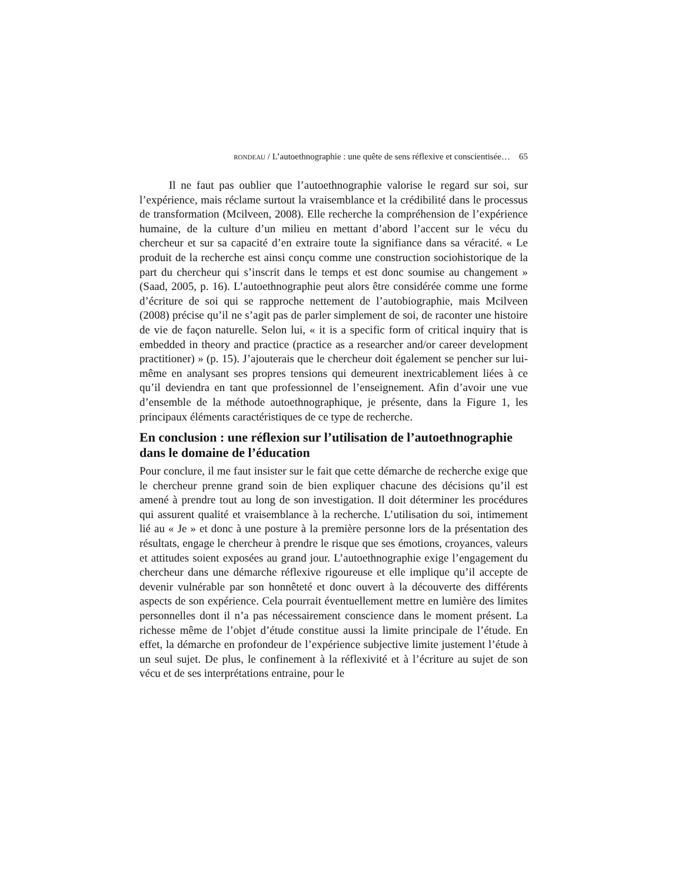RONDEAU / L’autoethnographie : une quête de sens réflexive et conscientisée… 65
Il ne faut pas oublier que l’autoethnographie valorise le regard sur soi, sur l’expérience, mais réclame surtout la vraisemblance et la crédibilité dans le processus de transformation (Mcilveen, 2008). Elle recherche la compréhension de l’expérience humaine, de la culture d’un milieu en mettant d’abord l’accent sur le vécu du chercheur et sur sa capacité d’en extraire toute la signifiance dans sa véracité. « Le produit de la recherche est ainsi conçu comme une construction sociohistorique de la part du chercheur qui s’inscrit dans le temps et est donc soumise au changement » (Saad, 2005, p. 16). L’autoethnographie peut alors être considérée comme une forme d’écriture de soi qui se rapproche nettement de l’autobiographie, mais Mcilveen (2008) précise qu’il ne s’agit pas de parler simplement de soi, de raconter une histoire de vie de façon naturelle. Selon lui, « it is a specific form of critical inquiry that is embedded in theory and practice (practice as a researcher and/or career development practitioner) » (p. 15). J’ajouterais que le chercheur doit également se pencher sur lui-même en analysant ses propres tensions qui demeurent inextricablement liées à ce qu’il deviendra en tant que professionnel de l’enseignement. Afin d’avoir une vue d’ensemble de la méthode autoethnographique, je présente, dans la Figure 1, les principaux éléments caractéristiques de ce type de recherche.
En conclusion : une réflexion sur l’utilisation de l’autoethnographie dans le domaine de l’éducation
Pour conclure, il me faut insister sur le fait que cette démarche de recherche exige que le chercheur prenne grand soin de bien expliquer chacune des décisions qu’il est amené à prendre tout au long de son investigation. Il doit déterminer les procédures qui assurent qualité et vraisemblance à la recherche. L’utilisation du soi, intimement lié au « Je » et donc à une posture à la première personne lors de la présentation des résultats, engage le chercheur à prendre le risque que ses émotions, croyances, valeurs et attitudes soient exposées au grand jour. L’autoethnographie exige l’engagement du chercheur dans une démarche réflexive rigoureuse et elle implique qu’il accepte de devenir vulnérable par son honnêteté et donc ouvert à la découverte des différents aspects de son expérience. Cela pourrait éventuellement mettre en lumière des limites personnelles dont il n’a pas nécessairement conscience dans le moment présent. La richesse même de l’objet d’étude constitue aussi la limite principale de l’étude. En effet, la démarche en profondeur de l’expérience subjective limite justement l’étude à un seul sujet. De plus, le confinement à la réflexivité et à l’écriture au sujet de son vécu et de ses interprétations entraine, pour le